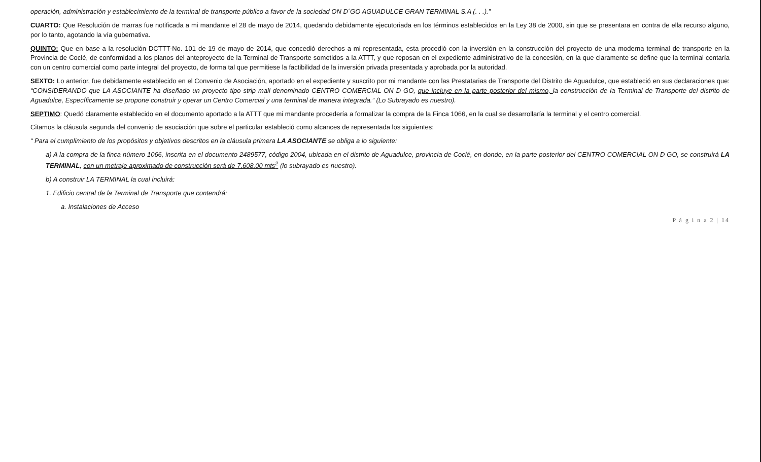operación, administración y establecimiento de la terminal de transporte público a favor de la sociedad ON D´GO AGUADULCE GRAN TERMINAL S.A (. . .).”
CUARTO: Que Resolución de marras fue notificada a mi mandante el 28 de mayo de 2014, quedando debidamente ejecutoriada en los términos establecidos en la Ley 38 de 2000, sin que se presentara en contra de ella recurso alguno, por lo tanto, agotando la vía gubernativa.
QUINTO: Que en base a la resolución DCTTT-No. 101 de 19 de mayo de 2014, que concedió derechos a mi representada, esta procedió con la inversión en la construcción del proyecto de una moderna terminal de transporte en la Provincia de Coclé, de conformidad a los planos del anteproyecto de la Terminal de Transporte sometidos a la ATTT, y que reposan en el expediente administrativo de la concesión, en la que claramente se define que la terminal contaría con un centro comercial como parte integral del proyecto, de forma tal que permitiese la factibilidad de la inversión privada presentada y aprobada por la autoridad.
SEXTO: Lo anterior, fue debidamente establecido en el Convenio de Asociación, aportado en el expediente y suscrito por mi mandante con las Prestatarias de Transporte del Distrito de Aguadulce, que estableció en sus declaraciones que: “CONSIDERANDO que LA ASOCIANTE ha diseñado un proyecto tipo strip mall denominado CENTRO COMERCIAL ON D GO, que incluye en la parte posterior del mismo, la construcción de la Terminal de Transporte del distrito de Aguadulce, Específicamente se propone construir y operar un Centro Comercial y una terminal de manera integrada.” (Lo Subrayado es nuestro).
SEPTIMO: Quedó claramente establecido en el documento aportado a la ATTT que mi mandante procedería a formalizar la compra de la Finca 1066, en la cual se desarrollaría la terminal y el centro comercial.
Citamos la cláusula segunda del convenio de asociación que sobre el particular estableció como alcances de representada los siguientes:
“ Para el cumplimiento de los propósitos y objetivos descritos en la cláusula primera LA ASOCIANTE se obliga a lo siguiente:
a) A la compra de la finca número 1066, inscrita en el documento 2489577, código 2004, ubicada en el distrito de Aguadulce, provincia de Coclé, en donde, en la parte posterior del CENTRO COMERCIAL ON D GO, se construirá LA TERMINAL, con un metraje aproximado de construcción será de 7,608.00 mts<sup>2</sup> (lo subrayado es nuestro).
b) A construir LA TERMINAL la cual incluirá:
1. Edificio central de la Terminal de Transporte que contendrá:
a. Instalaciones de Acceso
P á g i n a 2 | 14